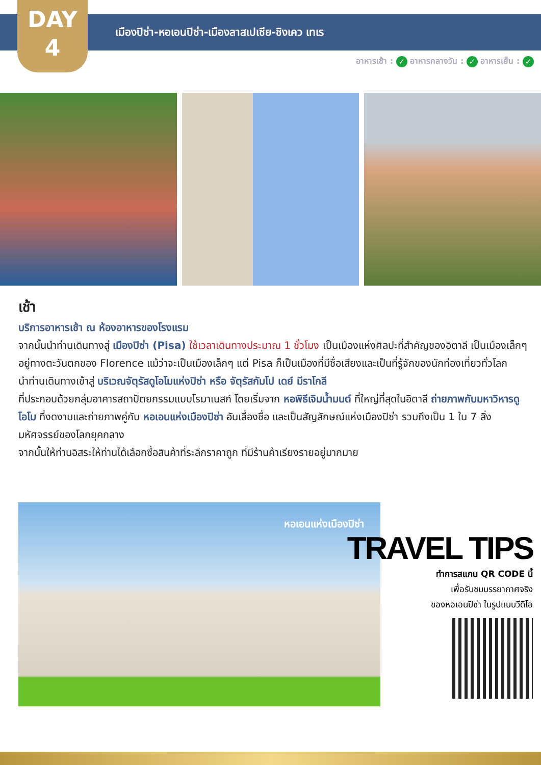DAY
4
เมืองปิซ่า-หอเอนปิซ่า-เมืองลาสเปเซีย-ชิงเคว เทเร
อาหารเช้า : ✓ อาหารกลางวัน : ✓ อาหารเย็น : ✓
เช้า
บริการอาหารเช้า ณ ห้องอาหารของโรงแรม
จากนั้นนำท่านเดินทางสู่ เมืองปิซ่า (Pisa) ใช้เวลาเดินทางประมาณ 1 ชั่วโมง เป็นเมืองแห่งศิลปะที่สำคัญของอิตาลี เป็นเมืองเล็กๆอยู่ทางตะวันตกของ Florence แม้ว่าจะเป็นเมืองเล็กๆ แต่ Pisa ก็เป็นเมืองที่มีชื่อเสียงและเป็นที่รู้จักของนักท่องเที่ยวทั่วโลก
นำท่านเดินทางเข้าสู่ บริเวณจัตุรัสดูโอโมแห่งปิซ่า หรือ จัตุรัสกัมโป เดย์ มีราโกลี
ที่ประกอบด้วยกลุ่มอาคารสถาปัตยกรรมแบบโรมาเนสก์ โดยเริ่มจาก หอพิธีเจิมน้ำมนต์ ที่ใหญ่ที่สุดในอิตาลี ถ่ายภาพกับมหาวิหารดูโอโม ที่งดงามและถ่ายภาพคู่กับ หอเอนแห่งเมืองปิซ่า อันเลื่องชื่อ และเป็นสัญลักษณ์แห่งเมืองปิซ่า รวมถึงเป็น 1 ใน 7 สิ่งมหัศจรรย์ของโลกยุคกลาง
จากนั้นให้ท่านอิสระให้ท่านได้เลือกซื้อสินค้าที่ระลึกราคาถูก ที่มีร้านค้าเรียงรายอยู่มากมาย
หอเอนแห่งเมืองปิซ่า
TRAVEL TIPS
ทำการสแกน QR CODE นี้
เพื่อรับชมบรรยากาศจริง
ของหอเอนปิซ่า ในรูปแบบวีดีโอ